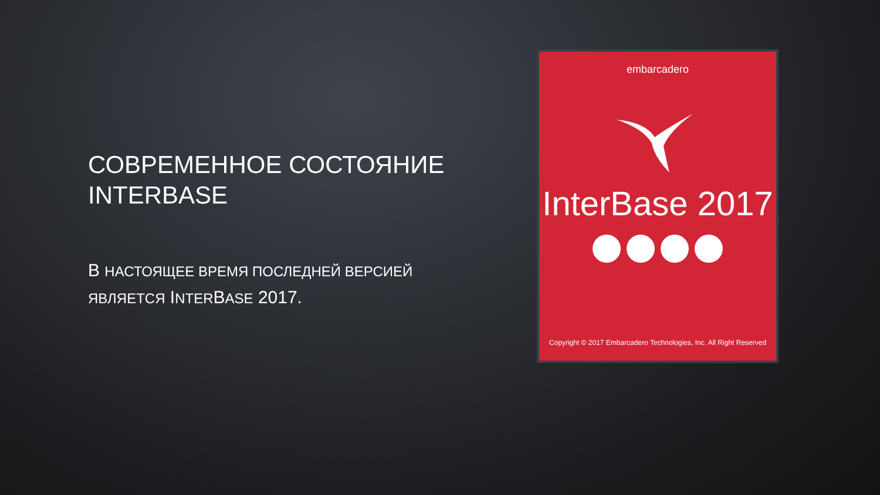СОВРЕМЕННОЕ СОСТОЯНИЕ INTERBASE
В НАСТОЯЩЕЕ ВРЕМЯ ПОСЛЕДНЕЙ ВЕРСИЕЙ ЯВЛЯЕТСЯ INTERBASE 2017.
embarcadero
InterBase 2017
Copyright © 2017 Embarcadero Technologies, Inc. All Right Reserved